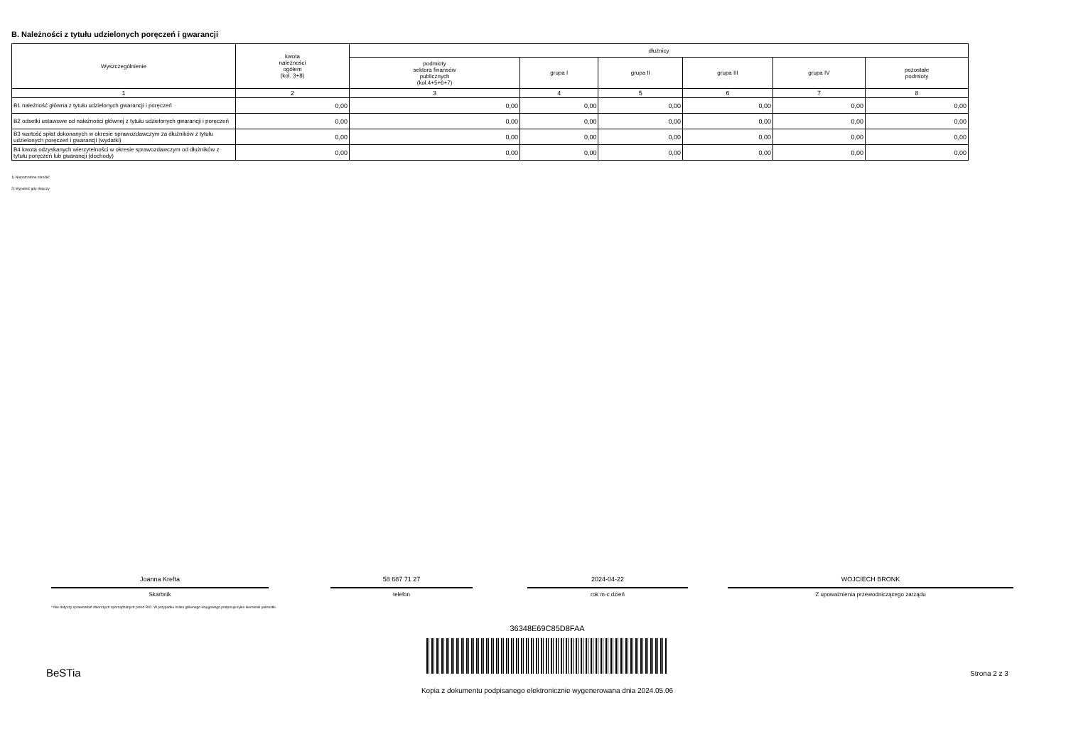B. Należności z tytułu udzielonych poręczeń i gwarancji
| Wyszczególnienie | kwota należności ogółem (kol. 3+8) | dłużnicy | | | | | |
| --- | --- | --- | --- | --- | --- | --- | --- |
| | | podmioty sektora finansów publicznych (kol.4+5+6+7) | grupa I | grupa II | grupa III | grupa IV | pozostałe podmioty |
| 1 | 2 | 3 | 4 | 5 | 6 | 7 | 8 |
| B1 należność główna z tytułu udzielonych gwarancji i poręczeń | 0,00 | 0,00 | 0,00 | 0,00 | 0,00 | 0,00 | 0,00 |
| B2 odsetki ustawowe od należności głównej z tytułu udzielonych gwarancji i poręczeń | 0,00 | 0,00 | 0,00 | 0,00 | 0,00 | 0,00 | 0,00 |
| B3 wartość spłat dokonanych w okresie sprawozdawczym za dłużników z tytułu udzielonych poręczeń i gwarancji (wydatki) | 0,00 | 0,00 | 0,00 | 0,00 | 0,00 | 0,00 | 0,00 |
| B4 kwota odzyskanych wierzytelności w okresie sprawozdawczym od dłużników z tytułu poręczeń lub gwarancji (dochody) | 0,00 | 0,00 | 0,00 | 0,00 | 0,00 | 0,00 | 0,00 |
1) Niepotrzebne skreślić
2) Wypełnić gdy dotyczy
Joanna Krefta
Skarbnik
58 687 71 27
telefon
2024-04-22
rok m-c dzień
WOJCIECH BRONK
Z upoważnienia przewodniczącego zarządu
* Nie dotyczy sprawozdań zbiorczych sporządzanych przez RIO. W przypadku braku głównego księgowego podpisuje tylko kierownik jednostki.
36348E69C85D8FAA
BeSTia Strona 2 z 3
Kopia z dokumentu podpisanego elektronicznie wygenerowana dnia 2024.05.06